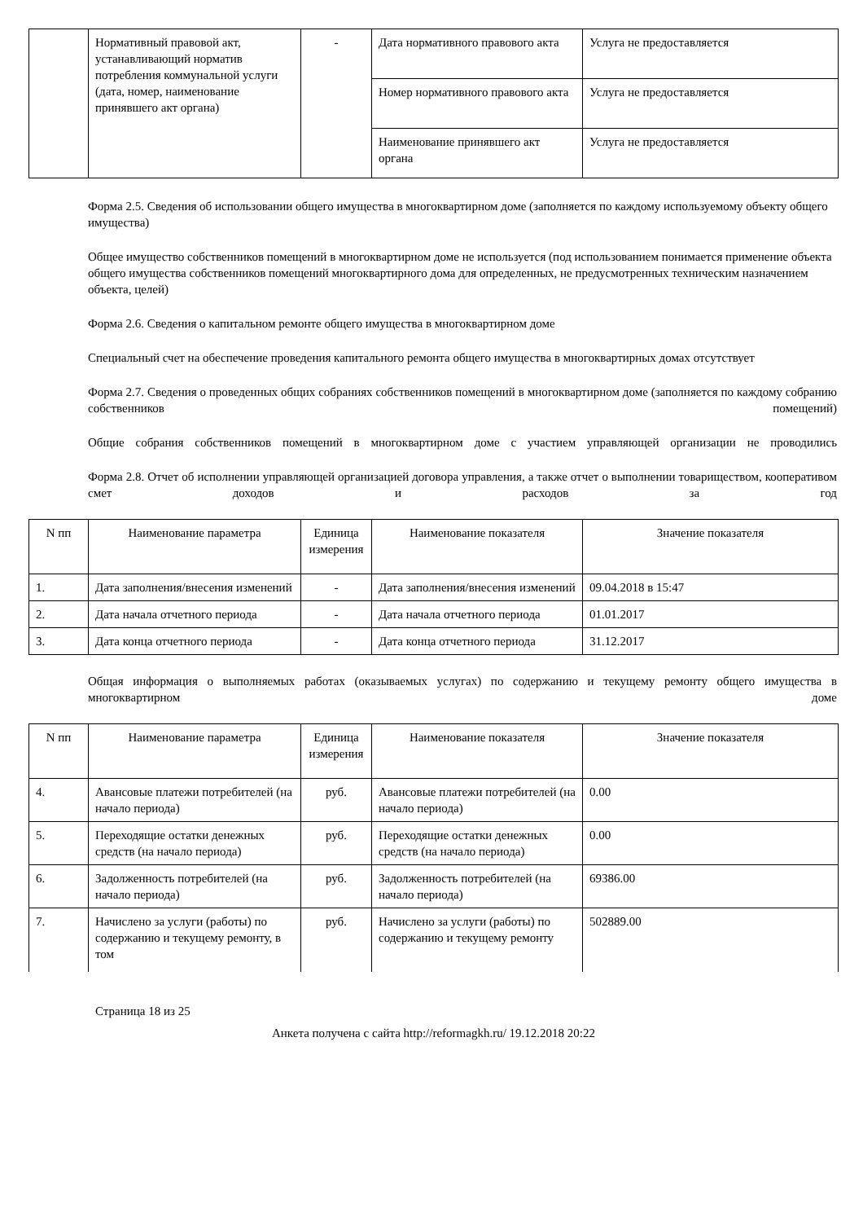| | Нормативный правовой акт, устанавливающий норматив потребления коммунальной услуги (дата, номер, наименование принявшего акт органа) | - | Дата нормативного правового акта | Услуга не предоставляется |
| | | | Номер нормативного правового акта | Услуга не предоставляется |
| | | | Наименование принявшего акт органа | Услуга не предоставляется |
Форма 2.5. Сведения об использовании общего имущества в многоквартирном доме (заполняется по каждому используемому объекту общего имущества)
Общее имущество собственников помещений в многоквартирном доме не используется (под использованием понимается применение объекта общего имущества собственников помещений многоквартирного дома для определенных, не предусмотренных техническим назначением объекта, целей)
Форма 2.6. Сведения о капитальном ремонте общего имущества в многоквартирном доме
Специальный счет на обеспечение проведения капитального ремонта общего имущества в многоквартирных домах отсутствует
Форма 2.7. Сведения о проведенных общих собраниях собственников помещений в многоквартирном доме (заполняется по каждому собранию собственников помещений)
Общие собрания собственников помещений в многоквартирном доме с участием управляющей организации не проводились
Форма 2.8. Отчет об исполнении управляющей организацией договора управления, а также отчет о выполнении товариществом, кооперативом смет доходов и расходов за год
| N пп | Наименование параметра | Единица измерения | Наименование показателя | Значение показателя |
| --- | --- | --- | --- | --- |
| 1. | Дата заполнения/внесения изменений | - | Дата заполнения/внесения изменений | 09.04.2018 в 15:47 |
| 2. | Дата начала отчетного периода | - | Дата начала отчетного периода | 01.01.2017 |
| 3. | Дата конца отчетного периода | - | Дата конца отчетного периода | 31.12.2017 |
Общая информация о выполняемых работах (оказываемых услугах) по содержанию и текущему ремонту общего имущества в многоквартирном доме
| N пп | Наименование параметра | Единица измерения | Наименование показателя | Значение показателя |
| --- | --- | --- | --- | --- |
| 4. | Авансовые платежи потребителей (на начало периода) | руб. | Авансовые платежи потребителей (на начало периода) | 0.00 |
| 5. | Переходящие остатки денежных средств (на начало периода) | руб. | Переходящие остатки денежных средств (на начало периода) | 0.00 |
| 6. | Задолженность потребителей (на начало периода) | руб. | Задолженность потребителей (на начало периода) | 69386.00 |
| 7. | Начислено за услуги (работы) по содержанию и текущему ремонту, в том | руб. | Начислено за услуги (работы) по содержанию и текущему ремонту | 502889.00 |
Страница 18 из 25
Анкета получена с сайта http://reformagkh.ru/ 19.12.2018 20:22